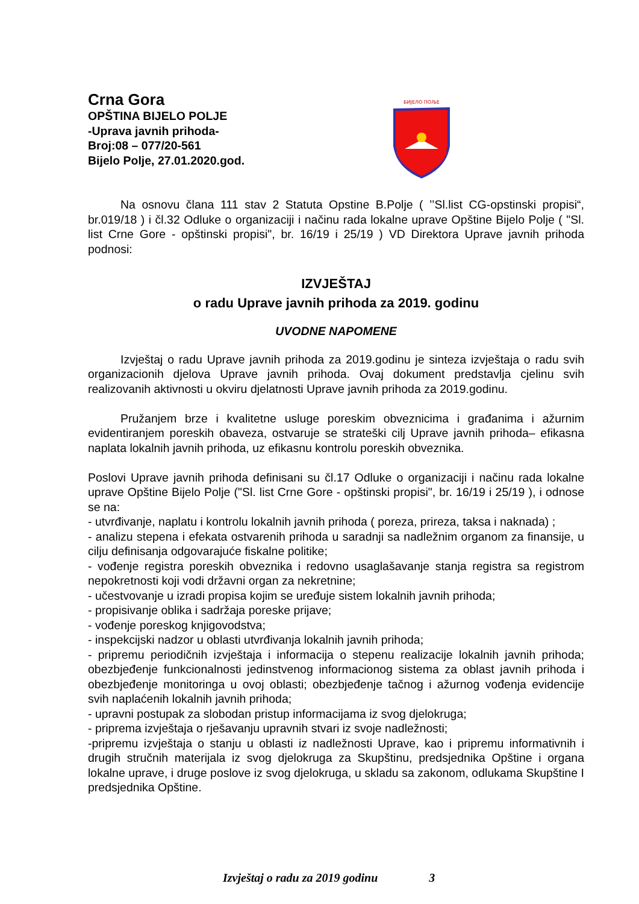Crna Gora
OPŠTINA BIJELO POLJE
-Uprava javnih prihoda-
Broj:08 – 077/20-561
Bijelo Polje, 27.01.2020.god.
БИЈЕЛО ПОЉЕ
Na osnovu člana 111 stav 2 Statuta Opstine B.Polje ( ’’Sl.list CG-opstinski propisi“, br.019/18 ) i čl.32 Odluke o organizaciji i načinu rada lokalne uprave Opštine Bijelo Polje ( "Sl. list Crne Gore - opštinski propisi", br. 16/19 i 25/19 ) VD Direktora Uprave javnih prihoda podnosi:
IZVJEŠTAJ
o radu Uprave javnih prihoda za 2019. godinu
UVODNE NAPOMENE
Izvještaj o radu Uprave javnih prihoda za 2019.godinu je sinteza izvještaja o radu svih organizacionih djelova Uprave javnih prihoda. Ovaj dokument predstavlja cjelinu svih realizovanih aktivnosti u okviru djelatnosti Uprave javnih prihoda za 2019.godinu.
Pružanjem brze i kvalitetne usluge poreskim obveznicima i građanima i ažurnim evidentiranjem poreskih obaveza, ostvaruje se strateški cilj Uprave javnih prihoda– efikasna naplata lokalnih javnih prihoda, uz efikasnu kontrolu poreskih obveznika.
Poslovi Uprave javnih prihoda definisani su čl.17 Odluke o organizaciji i načinu rada lokalne uprave Opštine Bijelo Polje ("Sl. list Crne Gore - opštinski propisi", br. 16/19 i 25/19 ), i odnose se na:
- utvrđivanje, naplatu i kontrolu lokalnih javnih prihoda ( poreza, prireza, taksa i naknada) ;
- analizu stepena i efekata ostvarenih prihoda u saradnji sa nadležnim organom za finansije, u cilju definisanja odgovarajuće fiskalne politike;
- vođenje registra poreskih obveznika i redovno usaglašavanje stanja registra sa registrom nepokretnosti koji vodi državni organ za nekretnine;
- učestvovanje u izradi propisa kojim se uređuje sistem lokalnih javnih prihoda;
- propisivanje oblika i sadržaja poreske prijave;
- vođenje poreskog knjigovodstva;
- inspekcijski nadzor u oblasti utvrđivanja lokalnih javnih prihoda;
- pripremu periodičnih izvještaja i informacija o stepenu realizacije lokalnih javnih prihoda; obezbjeđenje funkcionalnosti jedinstvenog informacionog sistema za oblast javnih prihoda i obezbjeđenje monitoringa u ovoj oblasti; obezbjeđenje tačnog i ažurnog vođenja evidencije svih naplaćenih lokalnih javnih prihoda;
- upravni postupak za slobodan pristup informacijama iz svog djelokruga;
- priprema izvještaja o rješavanju upravnih stvari iz svoje nadležnosti;
-pripremu izvještaja o stanju u oblasti iz nadležnosti Uprave, kao i pripremu informativnih i drugih stručnih materijala iz svog djelokruga za Skupštinu, predsjednika Opštine i organa lokalne uprave, i druge poslove iz svog djelokruga, u skladu sa zakonom, odlukama Skupštine I predsjednika Opštine.
Izvještaj o radu za 2019 godinu 3